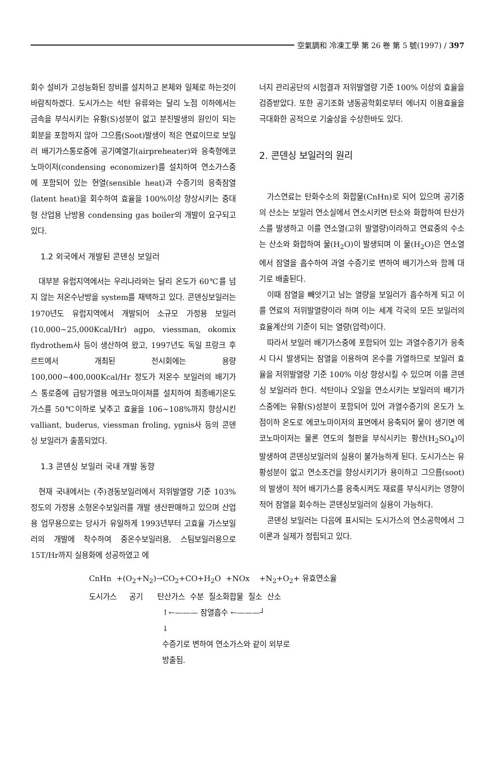空氣調和 冷凍工學 第 26 卷 第 5 號(1997) / 397
회수 설비가 고성능화된 장비를 설치하고 본체와 일체로 하는것이 바람직하겠다. 도시가스는 석탄 유류와는 달리 노점 이하에서는 금속을 부식시키는 유황(S)성분이 없고 분진발생의 원인이 되는 회분을 포함하지 않아 그으름(Soot)발생이 적은 연료이므로 보일러 배기가스통로중에 공기예열기(airpreheater)와 응축형에코노마이저(condensing economizer)를 설치하여 연소가스중에 포함되어 있는 현열(sensible heat)과 수증기의 응축잠열(latent heat)을 회수하여 효율을 100%이상 향상시키는 중대형 산업용 난방용 condensing gas boiler의 개발이 요구되고 있다.
1.2 외국에서 개발된 콘덴싱 보일러
대부분 유럽지역에서는 우리나라와는 달리 온도가 60℃를 넘지 않는 저온수난방을 system를 채택하고 있다. 콘덴싱보일러는 1970년도 유럽지역에서 개발되어 소규모 가정용 보일러(10,000~25,000Kcal/Hr) agpo, viessman, okomix flydrothem사 등이 생산하여 왔고, 1997년도 독일 프랑크 후르트에서 개최된 전시회에는 용량 100,000~400,000Kcal/Hr 정도가 저온수 보일러의 배기가스 통로중에 급탕가열용 에코노마이져를 설치하여 최종배기온도가스를 50℃이하로 낮추고 효율을 106~108%까지 향상시킨 valliant, buderus, viessman froling, ygnis사 등의 콘덴싱 보일러가 출품되었다.
1.3 콘덴싱 보일러 국내 개발 동향
현재 국내에서는 (주)경동보일러에서 저위발열량 기준 103%정도의 가정용 소형온수보일러를 개발 생산판매하고 있으며 산업용 업무용으로는 당사가 유일하게 1993년부터 고효율 가스보일러의 개발에 착수하여 중온수보일러용, 스팀보일러용으로 15T/Hr까지 실용화에 성공하였고 에
너지 관리공단의 시험결과 저위발열량 기준 100% 이상의 효율을 검증받았다. 또한 공기조화 냉동공학회로부터 에너지 이용효율을 극대화한 공적으로 기술상을 수상한바도 있다.
2. 콘덴싱 보일러의 원리
가스연료는 탄화수소의 화합물(CnHn)로 되어 있으며 공기중의 산소는 보일러 연소실에서 연소시키면 탄소와 화합하여 탄산가스를 발생하고 이를 연소열(고위 발열량)이라하고 연료중의 수소는 산소와 화합하여 물(H<sub>2</sub>O)이 발생되며 이 물(H<sub>2</sub>O)은 연소열에서 잠열을 흡수하여 과열 수증기로 변하여 배기가스와 함께 대기로 배출된다.
이때 잠열을 빼앗기고 남는 열량을 보일러가 흡수하게 되고 이를 연료의 저위발열량이라 하며 이는 세계 각국의 모든 보일러의 효율계산의 기준이 되는 열량(압력)이다.
따라서 보일러 배기가스중에 포함되어 있는 과열수증기가 응축시 다시 발생되는 잠열을 이용하여 온수를 가열하므로 보일러 효율을 저위발열량 기준 100% 이상 향상시킬 수 있으며 이를 콘덴싱 보일러라 한다. 석탄이나 오일을 연소시키는 보일러의 배기가스중에는 유황(S)성분이 포함되어 있어 과열수증기의 온도가 노점이하 온도로 에코노마이저의 표면에서 응축되어 물이 생기면 에코노마이저는 물론 연도의 철판을 부식시키는 황산(H<sub>2</sub>SO<sub>4</sub>)이 발생하여 콘덴싱보일러의 실용이 불가능하게 된다. 도시가스는 유황성분이 없고 연소조건을 향상시키기가 용이하고 그으름(soot)의 발생이 적어 배기가스를 응축시켜도 재료를 부식시키는 영향이 적어 잠열을 회수하는 콘덴싱보일러의 실용이 가능하다.
콘덴싱 보일러는 다음에 표시되는 도시가스의 연소공학에서 그이론과 실제가 정립되고 있다.
CnHn +(O<sub>2</sub>+N<sub>2</sub>)→CO<sub>2</sub>+CO+H<sub>2</sub>O +NOx +N<sub>2</sub>+O<sub>2</sub>+ 유효연소율
도시가스 공기 탄산가스 수분 질소화합물 질소 산소
↑←——— 잠열흡수 ←———┘
↓
수증기로 변하여 연소가스와 같이 외부로
방출됨.